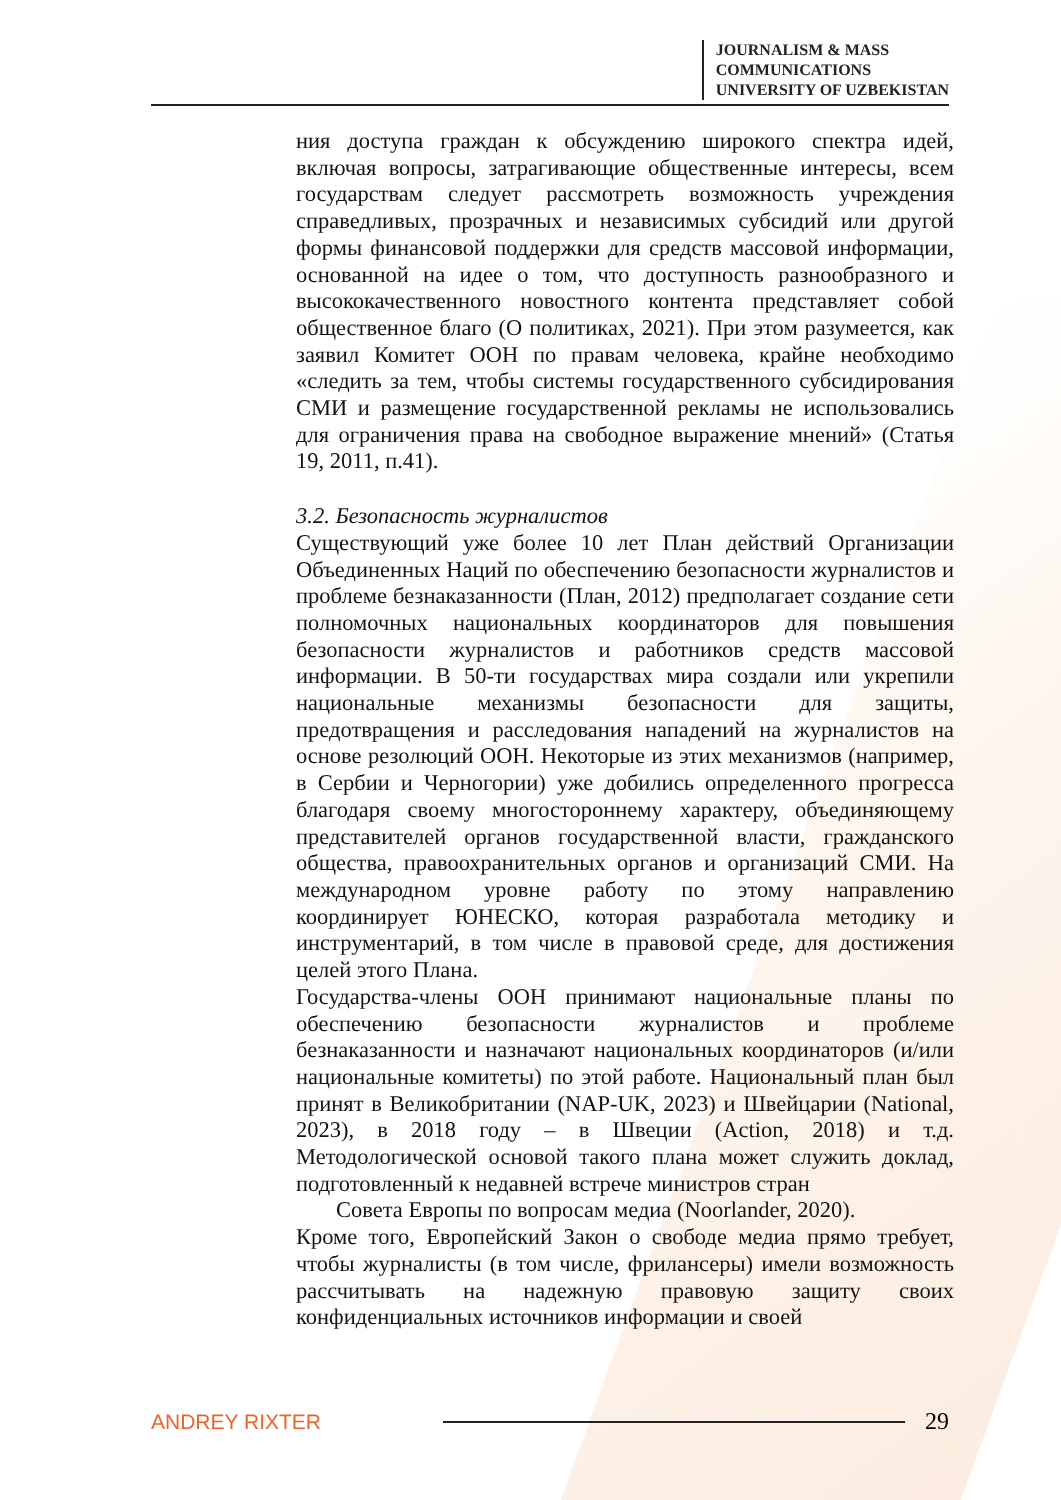JOURNALISM & MASS
COMMUNICATIONS
UNIVERSITY OF UZBEKISTAN
ния доступа граждан к обсуждению широкого спектра идей, включая вопросы, затрагивающие общественные интересы, всем государствам следует рассмотреть возможность учреждения справедливых, прозрачных и независимых субсидий или другой формы финансовой поддержки для средств массовой информации, основанной на идее о том, что доступность разнообразного и высококачественного новостного контента представляет собой общественное благо (О политиках, 2021). При этом разумеется, как заявил Комитет ООН по правам человека, крайне необходимо «следить за тем, чтобы системы государственного субсидирования СМИ и размещение государственной рекламы не использовались для ограничения права на свободное выражение мнений» (Статья 19, 2011, п.41).
3.2. Безопасность журналистов
Существующий уже более 10 лет План действий Организации Объединенных Наций по обеспечению безопасности журналистов и проблеме безнаказанности (План, 2012) предполагает создание сети полномочных национальных координаторов для повышения безопасности журналистов и работников средств массовой информации. В 50-ти государствах мира создали или укрепили национальные механизмы безопасности для защиты, предотвращения и расследования нападений на журналистов на основе резолюций ООН. Некоторые из этих механизмов (например, в Сербии и Черногории) уже добились определенного прогресса благодаря своему многостороннему характеру, объединяющему представителей органов государственной власти, гражданского общества, правоохранительных органов и организаций СМИ. На международном уровне работу по этому направлению координирует ЮНЕСКО, которая разработала методику и инструментарий, в том числе в правовой среде, для достижения целей этого Плана.
Государства-члены ООН принимают национальные планы по обеспечению безопасности журналистов и проблеме безнаказанности и назначают национальных координаторов (и/или национальные комитеты) по этой работе. Национальный план был принят в Великобритании (NAP-UK, 2023) и Швейцарии (National, 2023), в 2018 году – в Швеции (Action, 2018) и т.д. Методологической основой такого плана может служить доклад, подготовленный к недавней встрече министров стран
Совета Европы по вопросам медиа (Noorlander, 2020).
Кроме того, Европейский Закон о свободе медиа прямо требует, чтобы журналисты (в том числе, фрилансеры) имели возможность рассчитывать на надежную правовую защиту своих конфиденциальных источников информации и своей
ANDREY RIXTER 29